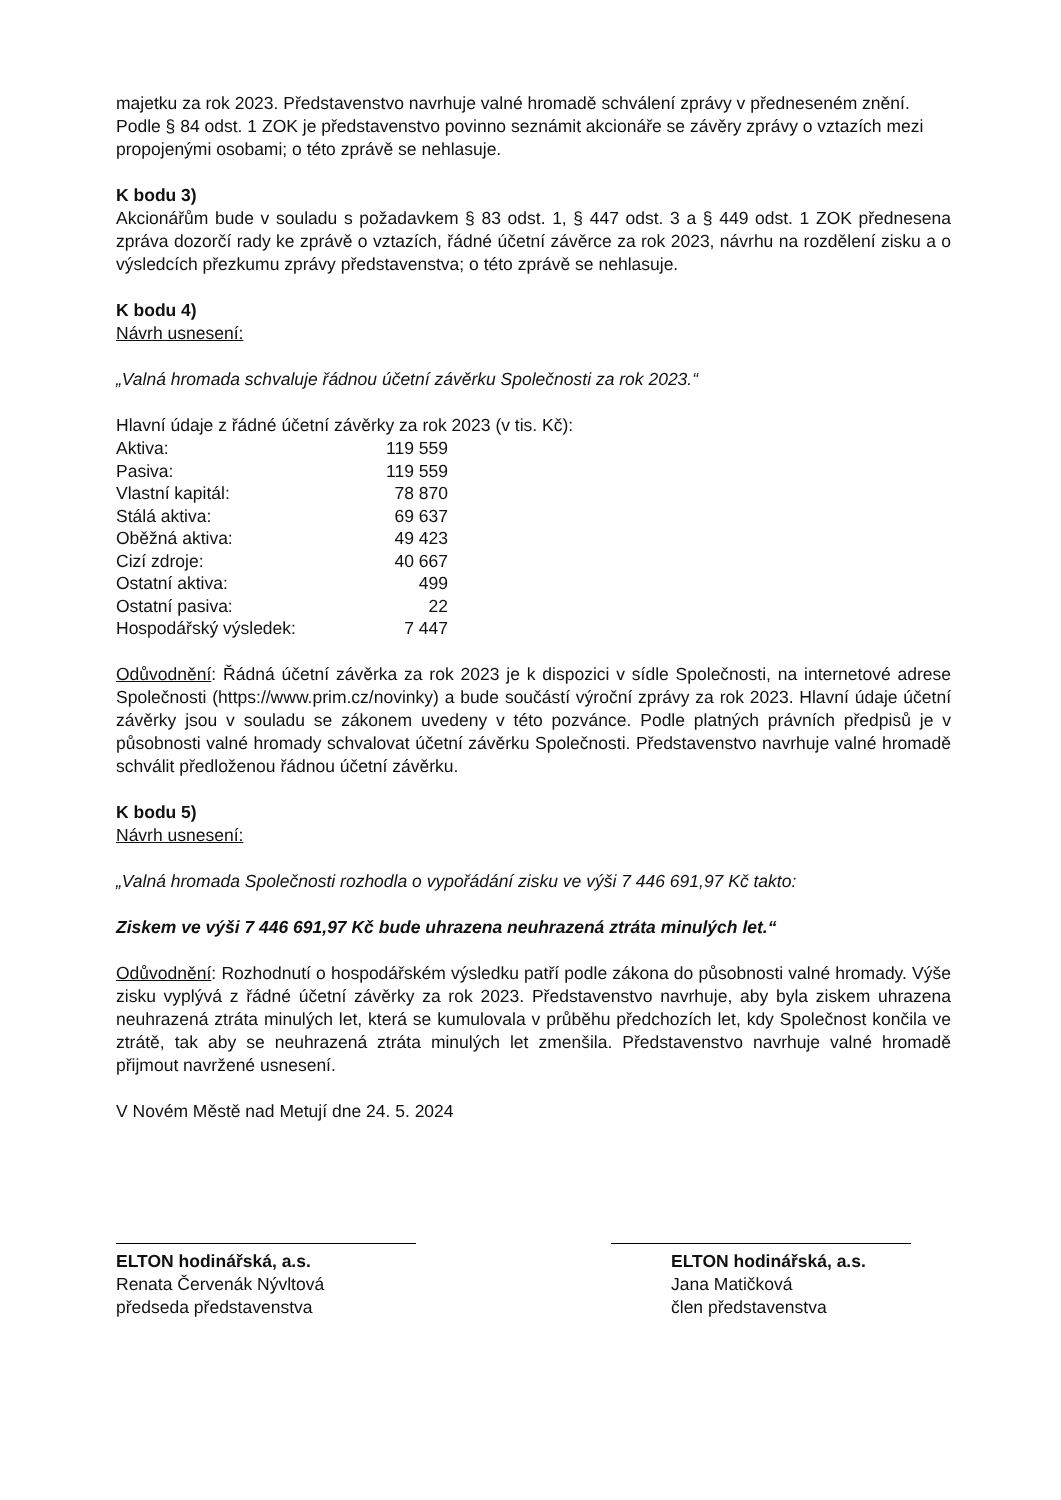majetku za rok 2023. Představenstvo navrhuje valné hromadě schválení zprávy v předneseném znění.
Podle § 84 odst. 1 ZOK je představenstvo povinno seznámit akcionáře se závěry zprávy o vztazích mezi propojenými osobami; o této zprávě se nehlasuje.
K bodu 3)
Akcionářům bude v souladu s požadavkem § 83 odst. 1, § 447 odst. 3 a § 449 odst. 1 ZOK přednesena zpráva dozorčí rady ke zprávě o vztazích, řádné účetní závěrce za rok 2023, návrhu na rozdělení zisku a o výsledcích přezkumu zprávy představenstva; o této zprávě se nehlasuje.
K bodu 4)
Návrh usnesení:
„Valná hromada schvaluje řádnou účetní závěrku Společnosti za rok 2023.“
Hlavní údaje z řádné účetní závěrky za rok 2023 (v tis. Kč):
| Aktiva: | 119 559 |
| Pasiva: | 119 559 |
| Vlastní kapitál: | 78 870 |
| Stálá aktiva: | 69 637 |
| Oběžná aktiva: | 49 423 |
| Cizí zdroje: | 40 667 |
| Ostatní aktiva: | 499 |
| Ostatní pasiva: | 22 |
| Hospodářský výsledek: | 7 447 |
Odůvodnění: Řádná účetní závěrka za rok 2023 je k dispozici v sídle Společnosti, na internetové adrese Společnosti (https://www.prim.cz/novinky) a bude součástí výroční zprávy za rok 2023. Hlavní údaje účetní závěrky jsou v souladu se zákonem uvedeny v této pozvánce. Podle platných právních předpisů je v působnosti valné hromady schvalovat účetní závěrku Společnosti. Představenstvo navrhuje valné hromadě schválit předloženou řádnou účetní závěrku.
K bodu 5)
Návrh usnesení:
„Valná hromada Společnosti rozhodla o vypořádání zisku ve výši 7 446 691,97 Kč takto:
Ziskem ve výši 7 446 691,97 Kč bude uhrazena neuhrazená ztráta minulých let.“
Odůvodnění: Rozhodnutí o hospodářském výsledku patří podle zákona do působnosti valné hromady. Výše zisku vyplývá z řádné účetní závěrky za rok 2023. Představenstvo navrhuje, aby byla ziskem uhrazena neuhrazená ztráta minulých let, která se kumulovala v průběhu předchozích let, kdy Společnost končila ve ztrátě, tak aby se neuhrazená ztráta minulých let zmenšila. Představenstvo navrhuje valné hromadě přijmout navržené usnesení.
V Novém Městě nad Metují dne 24. 5. 2024
ELTON hodinářská, a.s.
Renata Červenák Nývltová
předseda představenstva
ELTON hodinářská, a.s.
Jana Matičková
člen představenstva